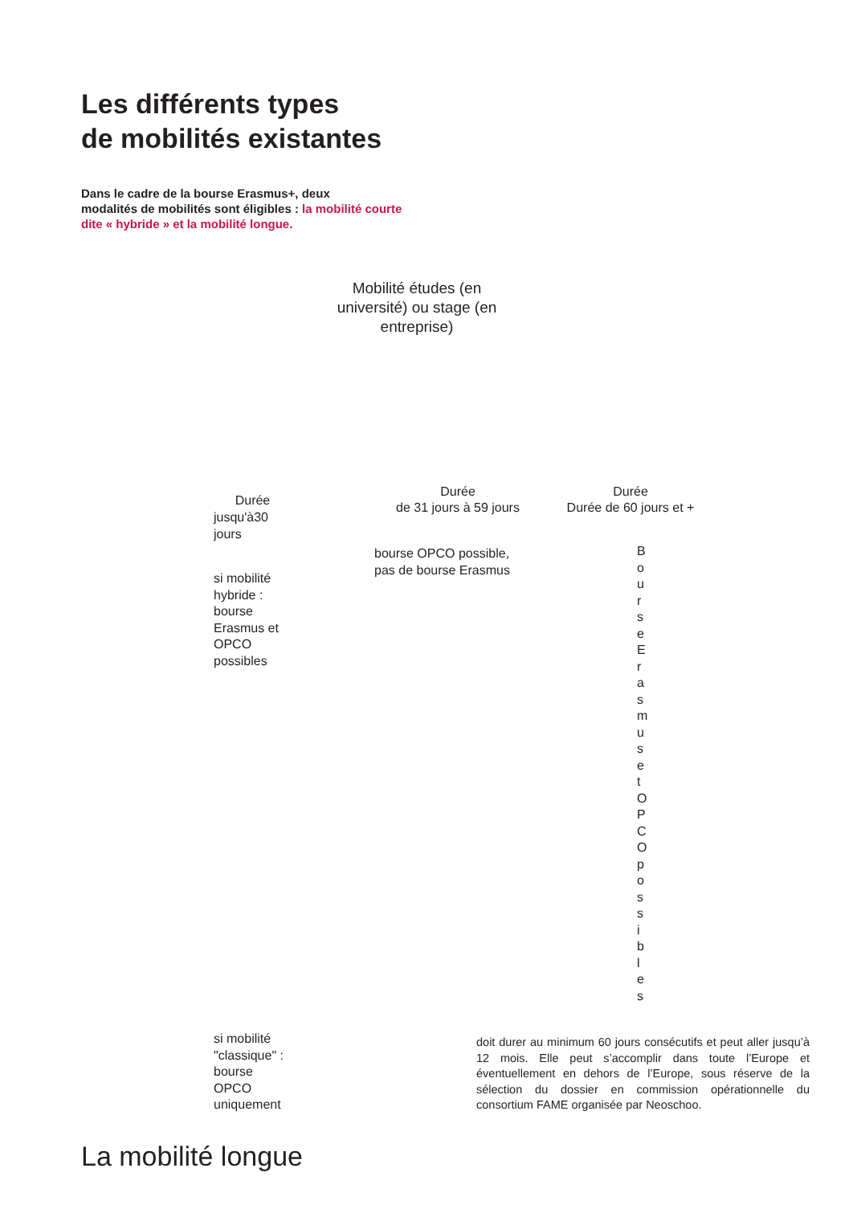Les différents types
de mobilités existantes
Dans le cadre de la bourse Erasmus+, deux
modalités de mobilités sont éligibles : la mobilité courte
dite « hybride » et la mobilité longue.
Mobilité études (en université) ou stage (en entreprise)
Durée
jusqu'à30
jours
Durée
de 31 jours à 59 jours
Durée
Durée de 60 jours et +
bourse OPCO possible,
pas de bourse Erasmus
si mobilité
hybride :
bourse
Erasmus et
OPCO
possibles
B
o
u
r
s
e
E
r
a
s
m
u
s
e
t
O
P
C
O
p
o
s
s
i
b
l
e
s
si mobilité
"classique" :
bourse
OPCO
uniquement
doit durer au minimum 60 jours consécutifs et peut aller jusqu’à 12 mois. Elle peut s’accomplir dans toute l’Europe et éventuellement en dehors de l’Europe, sous réserve de la sélection du dossier en commission opérationnelle du consortium FAME organisée par Neoschoo.
La mobilité longue